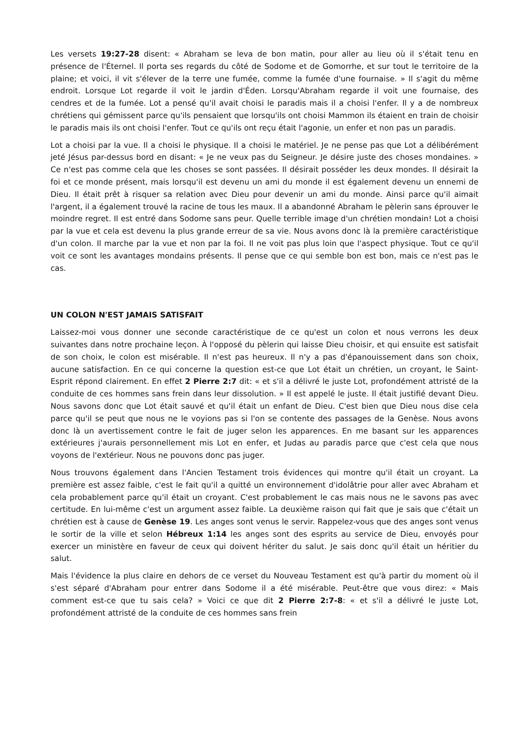Les versets 19:27-28 disent: « Abraham se leva de bon matin, pour aller au lieu où il s'était tenu en présence de l'Éternel. Il porta ses regards du côté de Sodome et de Gomorrhe, et sur tout le territoire de la plaine; et voici, il vit s'élever de la terre une fumée, comme la fumée d'une fournaise. » Il s'agit du même endroit. Lorsque Lot regarde il voit le jardin d'Éden. Lorsqu'Abraham regarde il voit une fournaise, des cendres et de la fumée. Lot a pensé qu'il avait choisi le paradis mais il a choisi l'enfer. Il y a de nombreux chrétiens qui gémissent parce qu'ils pensaient que lorsqu'ils ont choisi Mammon ils étaient en train de choisir le paradis mais ils ont choisi l'enfer. Tout ce qu'ils ont reçu était l'agonie, un enfer et non pas un paradis.
Lot a choisi par la vue. Il a choisi le physique. Il a choisi le matériel. Je ne pense pas que Lot a délibérément jeté Jésus par-dessus bord en disant: « Je ne veux pas du Seigneur. Je désire juste des choses mondaines. » Ce n'est pas comme cela que les choses se sont passées. Il désirait posséder les deux mondes. Il désirait la foi et ce monde présent, mais lorsqu'il est devenu un ami du monde il est également devenu un ennemi de Dieu. Il était prêt à risquer sa relation avec Dieu pour devenir un ami du monde. Ainsi parce qu'il aimait l'argent, il a également trouvé la racine de tous les maux. Il a abandonné Abraham le pèlerin sans éprouver le moindre regret. Il est entré dans Sodome sans peur. Quelle terrible image d'un chrétien mondain! Lot a choisi par la vue et cela est devenu la plus grande erreur de sa vie. Nous avons donc là la première caractéristique d'un colon. Il marche par la vue et non par la foi. Il ne voit pas plus loin que l'aspect physique. Tout ce qu'il voit ce sont les avantages mondains présents. Il pense que ce qui semble bon est bon, mais ce n'est pas le cas.
UN COLON N'EST JAMAIS SATISFAIT
Laissez-moi vous donner une seconde caractéristique de ce qu'est un colon et nous verrons les deux suivantes dans notre prochaine leçon. À l'opposé du pèlerin qui laisse Dieu choisir, et qui ensuite est satisfait de son choix, le colon est misérable. Il n'est pas heureux. Il n'y a pas d'épanouissement dans son choix, aucune satisfaction. En ce qui concerne la question est-ce que Lot était un chrétien, un croyant, le Saint-Esprit répond clairement. En effet 2 Pierre 2:7 dit: « et s'il a délivré le juste Lot, profondément attristé de la conduite de ces hommes sans frein dans leur dissolution. » Il est appelé le juste. Il était justifié devant Dieu. Nous savons donc que Lot était sauvé et qu'il était un enfant de Dieu. C'est bien que Dieu nous dise cela parce qu'il se peut que nous ne le voyions pas si l'on se contente des passages de la Genèse. Nous avons donc là un avertissement contre le fait de juger selon les apparences. En me basant sur les apparences extérieures j'aurais personnellement mis Lot en enfer, et Judas au paradis parce que c'est cela que nous voyons de l'extérieur. Nous ne pouvons donc pas juger.
Nous trouvons également dans l'Ancien Testament trois évidences qui montre qu'il était un croyant. La première est assez faible, c'est le fait qu'il a quitté un environnement d'idolâtrie pour aller avec Abraham et cela probablement parce qu'il était un croyant. C'est probablement le cas mais nous ne le savons pas avec certitude. En lui-même c'est un argument assez faible. La deuxième raison qui fait que je sais que c'était un chrétien est à cause de Genèse 19. Les anges sont venus le servir. Rappelez-vous que des anges sont venus le sortir de la ville et selon Hébreux 1:14 les anges sont des esprits au service de Dieu, envoyés pour exercer un ministère en faveur de ceux qui doivent hériter du salut. Je sais donc qu'il était un héritier du salut.
Mais l'évidence la plus claire en dehors de ce verset du Nouveau Testament est qu'à partir du moment où il s'est séparé d'Abraham pour entrer dans Sodome il a été misérable. Peut-être que vous direz: « Mais comment est-ce que tu sais cela? » Voici ce que dit 2 Pierre 2:7-8: « et s'il a délivré le juste Lot, profondément attristé de la conduite de ces hommes sans frein